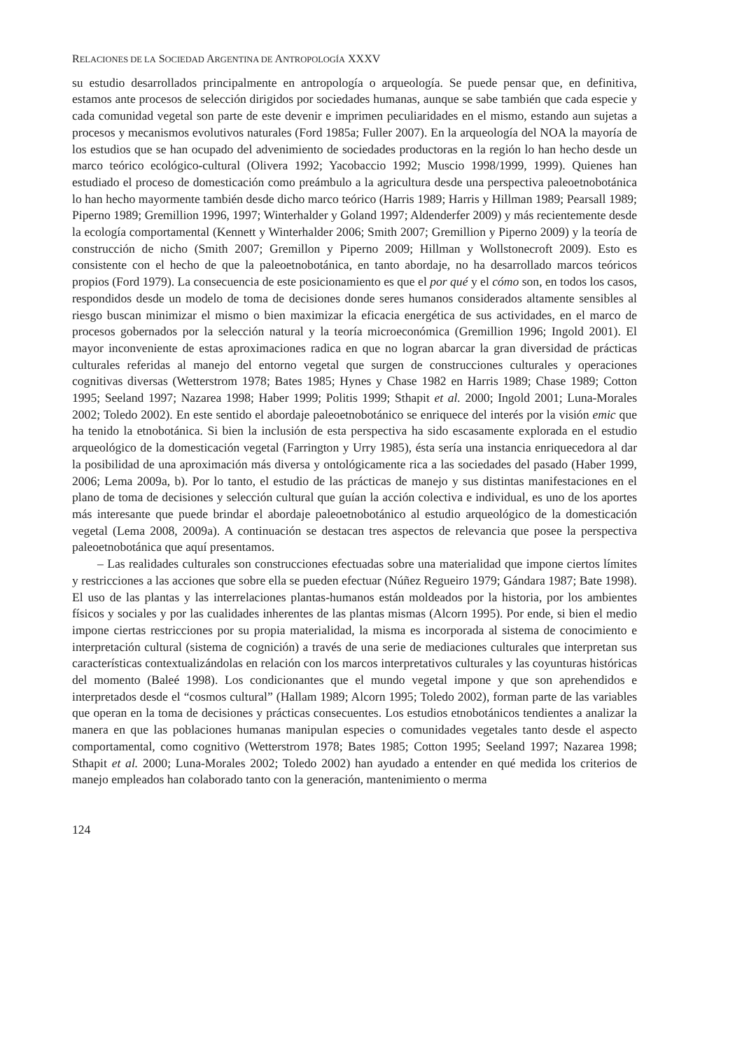RELACIONES DE LA SOCIEDAD ARGENTINA DE ANTROPOLOGÍA XXXV
su estudio desarrollados principalmente en antropología o arqueología. Se puede pensar que, en definitiva, estamos ante procesos de selección dirigidos por sociedades humanas, aunque se sabe también que cada especie y cada comunidad vegetal son parte de este devenir e imprimen peculiaridades en el mismo, estando aun sujetas a procesos y mecanismos evolutivos naturales (Ford 1985a; Fuller 2007). En la arqueología del NOA la mayoría de los estudios que se han ocupado del advenimiento de sociedades productoras en la región lo han hecho desde un marco teórico ecológico-cultural (Olivera 1992; Yacobaccio 1992; Muscio 1998/1999, 1999). Quienes han estudiado el proceso de domesticación como preámbulo a la agricultura desde una perspectiva paleoetnobotánica lo han hecho mayormente también desde dicho marco teórico (Harris 1989; Harris y Hillman 1989; Pearsall 1989; Piperno 1989; Gremillion 1996, 1997; Winterhalder y Goland 1997; Aldenderfer 2009) y más recientemente desde la ecología comportamental (Kennett y Winterhalder 2006; Smith 2007; Gremillion y Piperno 2009) y la teoría de construcción de nicho (Smith 2007; Gremillon y Piperno 2009; Hillman y Wollstonecroft 2009). Esto es consistente con el hecho de que la paleoetnobotánica, en tanto abordaje, no ha desarrollado marcos teóricos propios (Ford 1979). La consecuencia de este posicionamiento es que el por qué y el cómo son, en todos los casos, respondidos desde un modelo de toma de decisiones donde seres humanos considerados altamente sensibles al riesgo buscan minimizar el mismo o bien maximizar la eficacia energética de sus actividades, en el marco de procesos gobernados por la selección natural y la teoría microeconómica (Gremillion 1996; Ingold 2001). El mayor inconveniente de estas aproximaciones radica en que no logran abarcar la gran diversidad de prácticas culturales referidas al manejo del entorno vegetal que surgen de construcciones culturales y operaciones cognitivas diversas (Wetterstrom 1978; Bates 1985; Hynes y Chase 1982 en Harris 1989; Chase 1989; Cotton 1995; Seeland 1997; Nazarea 1998; Haber 1999; Politis 1999; Sthapit et al. 2000; Ingold 2001; Luna-Morales 2002; Toledo 2002). En este sentido el abordaje paleoetnobotánico se enriquece del interés por la visión emic que ha tenido la etnobotánica. Si bien la inclusión de esta perspectiva ha sido escasamente explorada en el estudio arqueológico de la domesticación vegetal (Farrington y Urry 1985), ésta sería una instancia enriquecedora al dar la posibilidad de una aproximación más diversa y ontológicamente rica a las sociedades del pasado (Haber 1999, 2006; Lema 2009a, b). Por lo tanto, el estudio de las prácticas de manejo y sus distintas manifestaciones en el plano de toma de decisiones y selección cultural que guían la acción colectiva e individual, es uno de los aportes más interesante que puede brindar el abordaje paleoetnobotánico al estudio arqueológico de la domesticación vegetal (Lema 2008, 2009a). A continuación se destacan tres aspectos de relevancia que posee la perspectiva paleoetnobotánica que aquí presentamos.
– Las realidades culturales son construcciones efectuadas sobre una materialidad que impone ciertos límites y restricciones a las acciones que sobre ella se pueden efectuar (Núñez Regueiro 1979; Gándara 1987; Bate 1998). El uso de las plantas y las interrelaciones plantas-humanos están moldeados por la historia, por los ambientes físicos y sociales y por las cualidades inherentes de las plantas mismas (Alcorn 1995). Por ende, si bien el medio impone ciertas restricciones por su propia materialidad, la misma es incorporada al sistema de conocimiento e interpretación cultural (sistema de cognición) a través de una serie de mediaciones culturales que interpretan sus características contextualizándolas en relación con los marcos interpretativos culturales y las coyunturas históricas del momento (Baleé 1998). Los condicionantes que el mundo vegetal impone y que son aprehendidos e interpretados desde el “cosmos cultural” (Hallam 1989; Alcorn 1995; Toledo 2002), forman parte de las variables que operan en la toma de decisiones y prácticas consecuentes. Los estudios etnobotánicos tendientes a analizar la manera en que las poblaciones humanas manipulan especies o comunidades vegetales tanto desde el aspecto comportamental, como cognitivo (Wetterstrom 1978; Bates 1985; Cotton 1995; Seeland 1997; Nazarea 1998; Sthapit et al. 2000; Luna-Morales 2002; Toledo 2002) han ayudado a entender en qué medida los criterios de manejo empleados han colaborado tanto con la generación, mantenimiento o merma
124